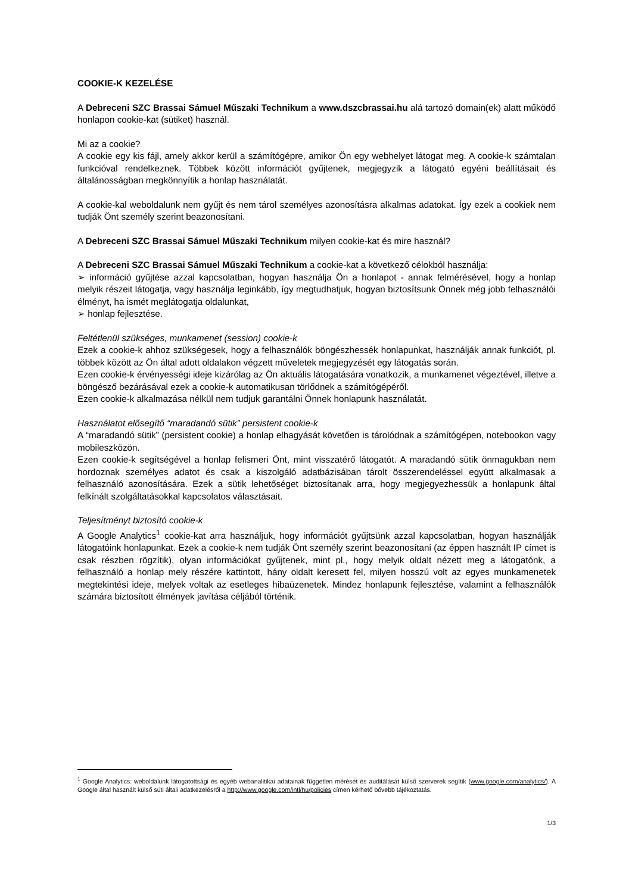COOKIE-K KEZELÉSE
A Debreceni SZC Brassai Sámuel Műszaki Technikum a www.dszcbrassai.hu alá tartozó domain(ek) alatt működő honlapon cookie-kat (sütiket) használ.
Mi az a cookie?
A cookie egy kis fájl, amely akkor kerül a számítógépre, amikor Ön egy webhelyet látogat meg. A cookie-k számtalan funkcióval rendelkeznek. Többek között információt gyűjtenek, megjegyzik a látogató egyéni beállításait és általánosságban megkönnyítik a honlap használatát.
A cookie-kal weboldalunk nem gyűjt és nem tárol személyes azonosításra alkalmas adatokat. Így ezek a cookiek nem tudják Önt személy szerint beazonosítani.
A Debreceni SZC Brassai Sámuel Műszaki Technikum milyen cookie-kat és mire használ?
A Debreceni SZC Brassai Sámuel Műszaki Technikum a cookie-kat a következő célokból használja:
➢ információ gyűjtése azzal kapcsolatban, hogyan használja Ön a honlapot - annak felmérésével, hogy a honlap melyik részeit látogatja, vagy használja leginkább, így megtudhatjuk, hogyan biztosítsunk Önnek még jobb felhasználói élményt, ha ismét meglátogatja oldalunkat,
➢ honlap fejlesztése.
Feltétlenül szükséges, munkamenet (session) cookie-k
Ezek a cookie-k ahhoz szükségesek, hogy a felhasználók böngészhessék honlapunkat, használják annak funkciót, pl. többek között az Ön által adott oldalakon végzett műveletek megjegyzését egy látogatás során.
Ezen cookie-k érvényességi ideje kizárólag az Ön aktuális látogatására vonatkozik, a munkamenet végeztével, illetve a böngésző bezárásával ezek a cookie-k automatikusan törlődnek a számítógépéről.
Ezen cookie-k alkalmazása nélkül nem tudjuk garantálni Önnek honlapunk használatát.
Használatot elősegítő “maradandó sütik” persistent cookie-k
A “maradandó sütik” (persistent cookie) a honlap elhagyását követően is tárolódnak a számítógépen, notebookon vagy mobileszközön.
Ezen cookie-k segítségével a honlap felismeri Önt, mint visszatérő látogatót. A maradandó sütik önmagukban nem hordoznak személyes adatot és csak a kiszolgáló adatbázisában tárolt összerendeléssel együtt alkalmasak a felhasználó azonosítására. Ezek a sütik lehetőséget biztosítanak arra, hogy megjegyezhessük a honlapunk által felkínált szolgáltatásokkal kapcsolatos választásait.
Teljesítményt biztosító cookie-k
A Google Analytics<sup>1</sup> cookie-kat arra használjuk, hogy információt gyűjtsünk azzal kapcsolatban, hogyan használják látogatóink honlapunkat. Ezek a cookie-k nem tudják Önt személy szerint beazonosítani (az éppen használt IP címet is csak részben rögzítik), olyan információkat gyűjtenek, mint pl., hogy melyik oldalt nézett meg a látogatónk, a felhasználó a honlap mely részére kattintott, hány oldalt keresett fel, milyen hosszú volt az egyes munkamenetek megtekintési ideje, melyek voltak az esetleges hibaüzenetek. Mindez honlapunk fejlesztése, valamint a felhasználók számára biztosított élmények javítása céljából történik.
<sup>1</sup> Google Analytics: weboldalunk látogatottsági és egyéb webanalitikai adatainak független mérését és auditálását külső szerverek segítik (www.google.com/analytics/). A Google által használt külső süti általi adatkezelésről a http://www.google.com/intl/hu/policies címen kérhető bővebb tájékoztatás.
1/3